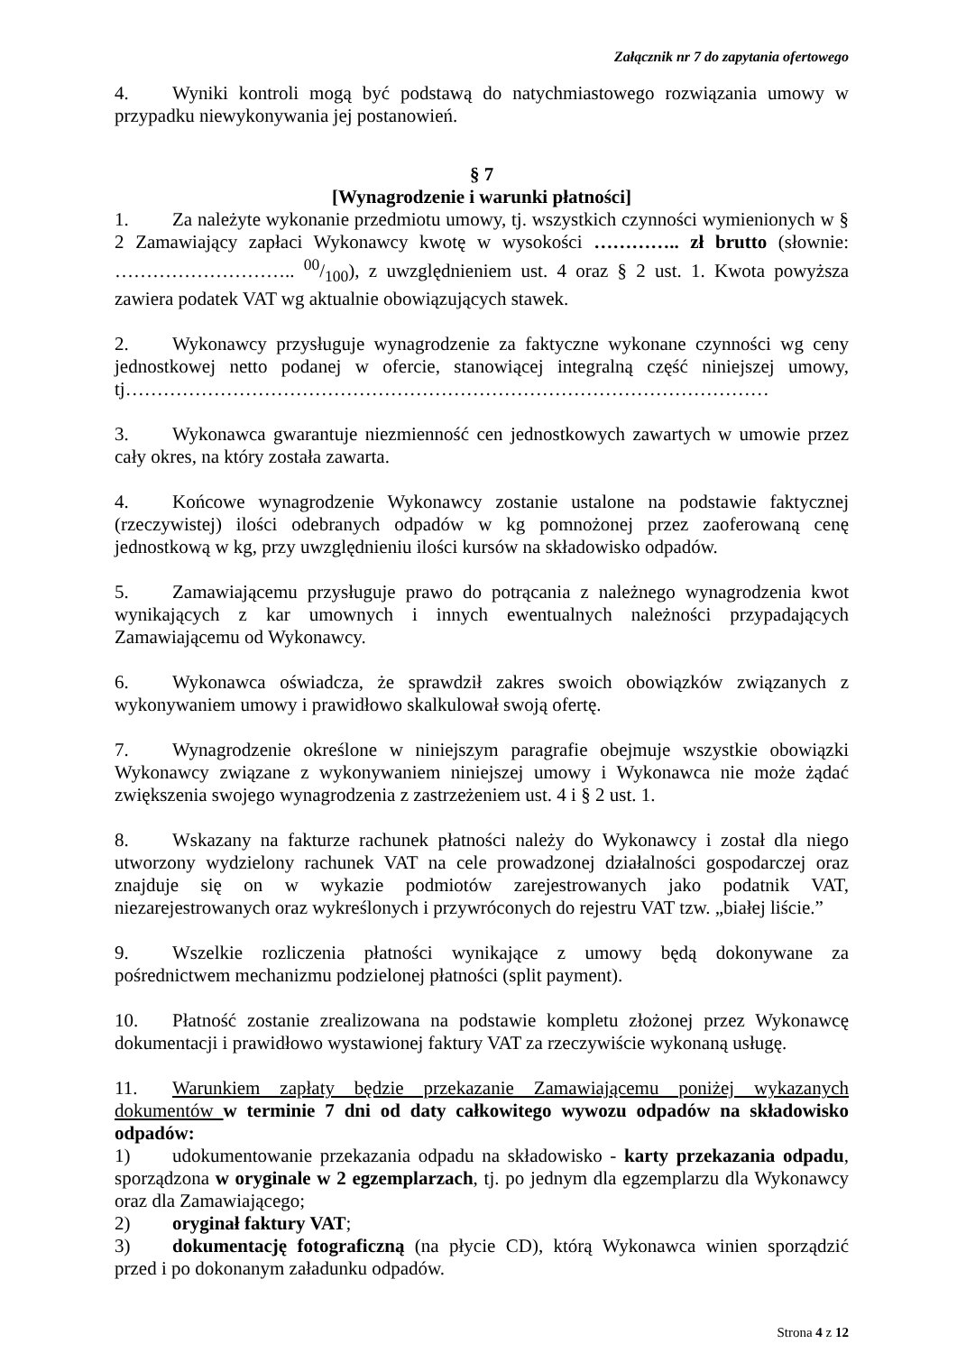Załącznik nr 7 do zapytania ofertowego
4. Wyniki kontroli mogą być podstawą do natychmiastowego rozwiązania umowy w przypadku niewykonywania jej postanowień.
§ 7
[Wynagrodzenie i warunki płatności]
1. Za należyte wykonanie przedmiotu umowy, tj. wszystkich czynności wymienionych w § 2 Zamawiający zapłaci Wykonawcy kwotę w wysokości ………….. zł brutto (słownie: ……………………….. 00/100), z uwzględnieniem ust. 4 oraz § 2 ust. 1. Kwota powyższa zawiera podatek VAT wg aktualnie obowiązujących stawek.
2. Wykonawcy przysługuje wynagrodzenie za faktyczne wykonane czynności wg ceny jednostkowej netto podanej w ofercie, stanowiącej integralną część niniejszej umowy, tj…………………………………………………………………………………………
3. Wykonawca gwarantuje niezmienność cen jednostkowych zawartych w umowie przez cały okres, na który została zawarta.
4. Końcowe wynagrodzenie Wykonawcy zostanie ustalone na podstawie faktycznej (rzeczywistej) ilości odebranych odpadów w kg pomnożonej przez zaoferowaną cenę jednostkową w kg, przy uwzględnieniu ilości kursów na składowisko odpadów.
5. Zamawiającemu przysługuje prawo do potrącania z należnego wynagrodzenia kwot wynikających z kar umownych i innych ewentualnych należności przypadających Zamawiającemu od Wykonawcy.
6. Wykonawca oświadcza, że sprawdził zakres swoich obowiązków związanych z wykonywaniem umowy i prawidłowo skalkulował swoją ofertę.
7. Wynagrodzenie określone w niniejszym paragrafie obejmuje wszystkie obowiązki Wykonawcy związane z wykonywaniem niniejszej umowy i Wykonawca nie może żądać zwiększenia swojego wynagrodzenia z zastrzeżeniem ust. 4 i § 2 ust. 1.
8. Wskazany na fakturze rachunek płatności należy do Wykonawcy i został dla niego utworzony wydzielony rachunek VAT na cele prowadzonej działalności gospodarczej oraz znajduje się on w wykazie podmiotów zarejestrowanych jako podatnik VAT, niezarejestrowanych oraz wykreślonych i przywróconych do rejestru VAT tzw. „białej liście.”
9. Wszelkie rozliczenia płatności wynikające z umowy będą dokonywane za pośrednictwem mechanizmu podzielonej płatności (split payment).
10. Płatność zostanie zrealizowana na podstawie kompletu złożonej przez Wykonawcę dokumentacji i prawidłowo wystawionej faktury VAT za rzeczywiście wykonaną usługę.
11. Warunkiem zapłaty będzie przekazanie Zamawiającemu poniżej wykazanych dokumentów w terminie 7 dni od daty całkowitego wywozu odpadów na składowisko odpadów:
1) udokumentowanie przekazania odpadu na składowisko - karty przekazania odpadu, sporządzona w oryginale w 2 egzemplarzach, tj. po jednym dla egzemplarzu dla Wykonawcy oraz dla Zamawiającego;
2) oryginał faktury VAT;
3) dokumentację fotograficzną (na płycie CD), którą Wykonawca winien sporządzić przed i po dokonanym załadunku odpadów.
Strona 4 z 12